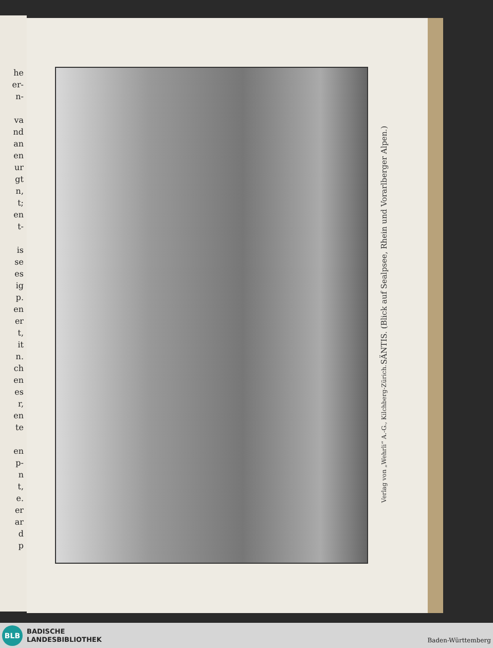he
er-
n-
va
nd
an
en
ur
gt
n,
t;
en
t-
is
se
es
ig
p.
en
er
t,
it
n.
ch
en
es
r,
en
te
en
p-
n
t,
e.
er
ar
d
p
SÄNTIS. (Blick auf Sealpsee, Rhein und Vorarlberger Alpen.)
Verlag von „Wehrli“ A.-G., Kilchberg-Zürich.
BLB
BADISCHE
LANDESBIBLIOTHEK
Baden-Württemberg